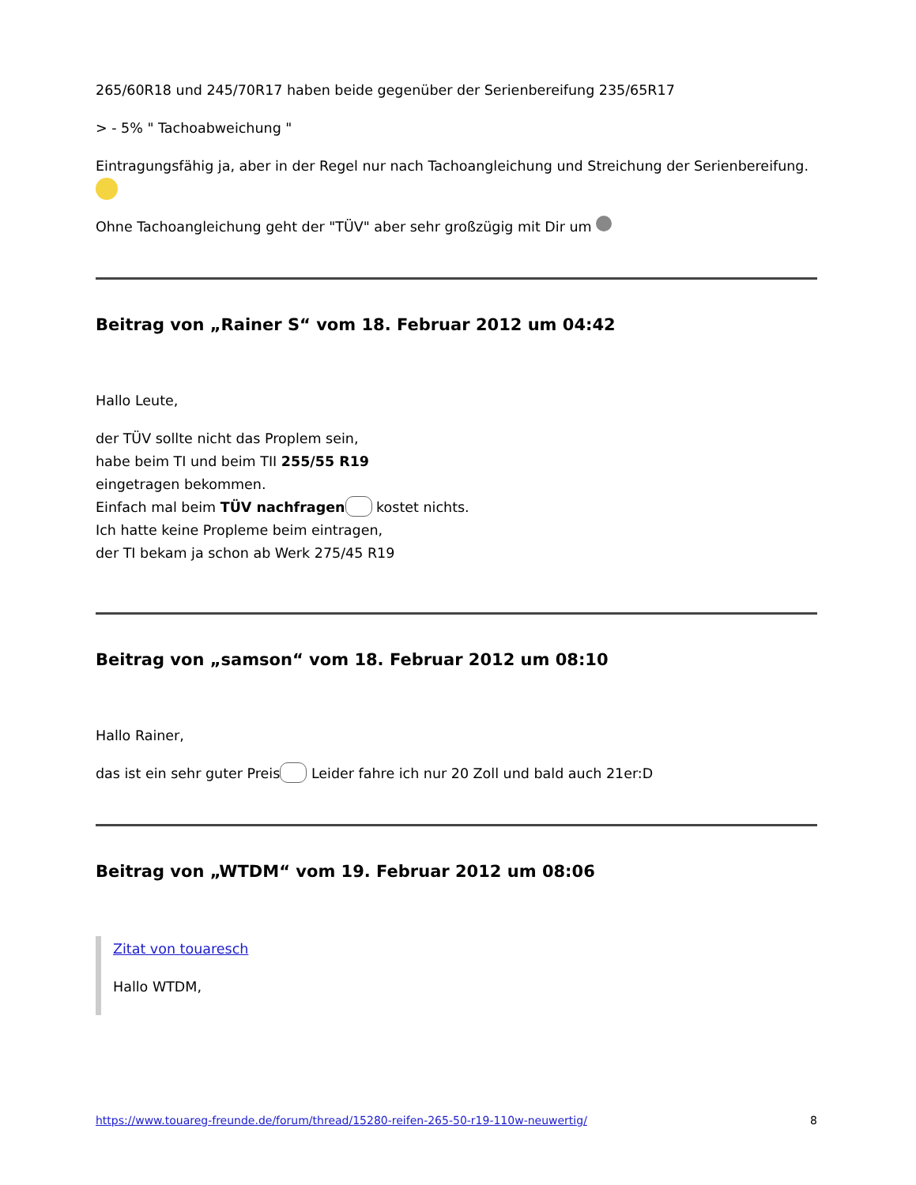265/60R18 und 245/70R17 haben beide gegenüber der Serienbereifung 235/65R17
> - 5% " Tachoabweichung "
Eintragungsfähig ja, aber in der Regel nur nach Tachoangleichung und Streichung der Serienbereifung.
Ohne Tachoangleichung geht der "TÜV" aber sehr großzügig mit Dir um
Beitrag von „Rainer S“ vom 18. Februar 2012 um 04:42
Hallo Leute,
der TÜV sollte nicht das Proplem sein,
habe beim TI und beim TII 255/55 R19
eingetragen bekommen.
Einfach mal beim TÜV nachfragen kostet nichts.
Ich hatte keine Propleme beim eintragen,
der TI bekam ja schon ab Werk 275/45 R19
Beitrag von „samson“ vom 18. Februar 2012 um 08:10
Hallo Rainer,
das ist ein sehr guter Preis Leider fahre ich nur 20 Zoll und bald auch 21er:D
Beitrag von „WTDM“ vom 19. Februar 2012 um 08:06
Zitat von touaresch
Hallo WTDM,
https://www.touareg-freunde.de/forum/thread/15280-reifen-265-50-r19-110w-neuwertig/ 8